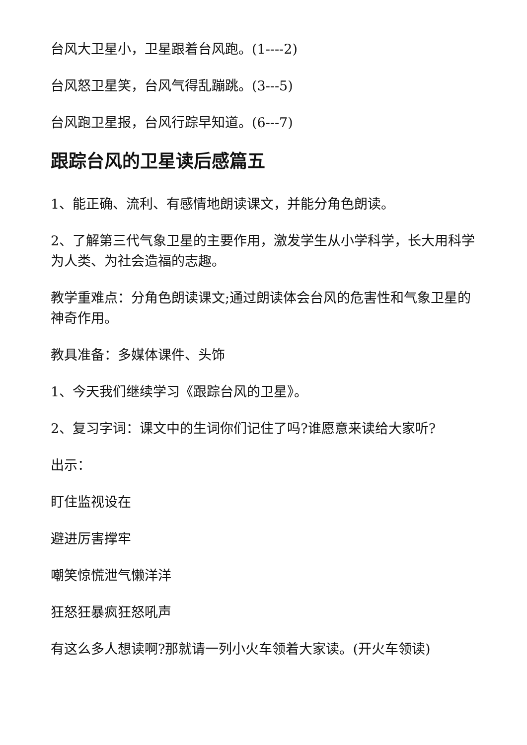台风大卫星小，卫星跟着台风跑。(1----2)
台风怒卫星笑，台风气得乱蹦跳。(3---5)
台风跑卫星报，台风行踪早知道。(6---7)
跟踪台风的卫星读后感篇五
1、能正确、流利、有感情地朗读课文，并能分角色朗读。
2、了解第三代气象卫星的主要作用，激发学生从小学科学，长大用科学为人类、为社会造福的志趣。
教学重难点：分角色朗读课文;通过朗读体会台风的危害性和气象卫星的神奇作用。
教具准备：多媒体课件、头饰
1、今天我们继续学习《跟踪台风的卫星》。
2、复习字词：课文中的生词你们记住了吗?谁愿意来读给大家听?
出示：
盯住监视设在
避进厉害撑牢
嘲笑惊慌泄气懒洋洋
狂怒狂暴疯狂怒吼声
有这么多人想读啊?那就请一列小火车领着大家读。(开火车领读)